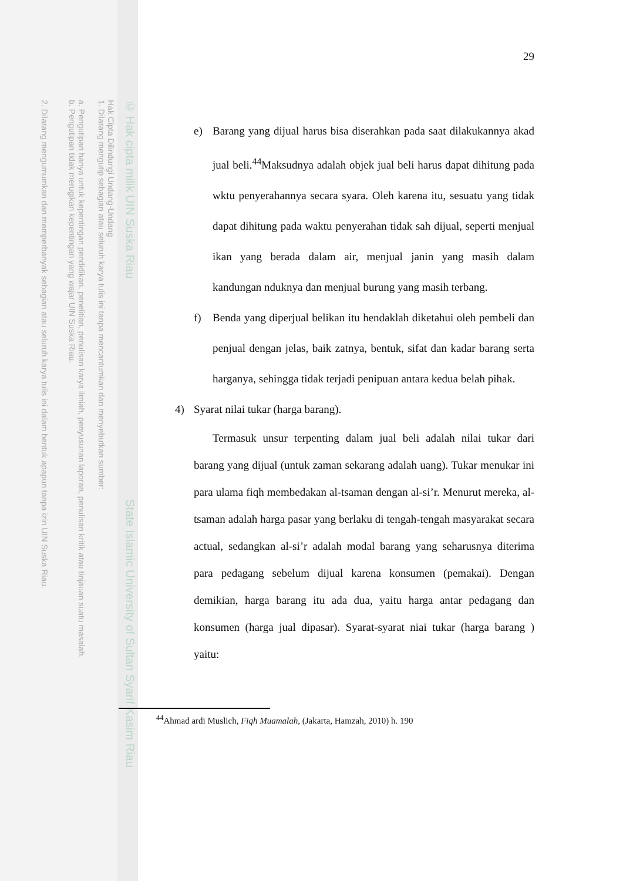© Hak cipta milik UIN Suska Riau
Hak Cipta Dilindungi Undang-Undang
1. Dilarang mengutip sebagian atau seluruh karya tulis ini tanpa mencantumkan dan menyebutkan sumber:
a. Pengutipan hanya untuk kepentingan pendidikan, penelitian, penulisan karya ilmiah, penyusunan laporan, penulisan kritik atau tinjauan suatu masalah.
b. Pengutipan tidak merugikan kepentingan yang wajar UIN Suska Riau.
2. Dilarang mengumumkan dan memperbanyak sebagian atau seluruh karya tulis ini dalam bentuk apapun tanpa izin UIN Suska Riau.
State Islamic University of Sultan Syarif Kasim Riau
29
e) Barang yang dijual harus bisa diserahkan pada saat dilakukannya akad jual beli.<sup>44</sup>Maksudnya adalah objek jual beli harus dapat dihitung pada wktu penyerahannya secara syara. Oleh karena itu, sesuatu yang tidak dapat dihitung pada waktu penyerahan tidak sah dijual, seperti menjual ikan yang berada dalam air, menjual janin yang masih dalam kandungan nduknya dan menjual burung yang masih terbang.
f) Benda yang diperjual belikan itu hendaklah diketahui oleh pembeli dan penjual dengan jelas, baik zatnya, bentuk, sifat dan kadar barang serta harganya, sehingga tidak terjadi penipuan antara kedua belah pihak.
4) Syarat nilai tukar (harga barang).
Termasuk unsur terpenting dalam jual beli adalah nilai tukar dari barang yang dijual (untuk zaman sekarang adalah uang). Tukar menukar ini para ulama fiqh membedakan al-tsaman dengan al-si’r. Menurut mereka, al-tsaman adalah harga pasar yang berlaku di tengah-tengah masyarakat secara actual, sedangkan al-si’r adalah modal barang yang seharusnya diterima para pedagang sebelum dijual karena konsumen (pemakai). Dengan demikian, harga barang itu ada dua, yaitu harga antar pedagang dan konsumen (harga jual dipasar). Syarat-syarat niai tukar (harga barang ) yaitu:
<sup>44</sup> Ahmad ardi Muslich, Fiqh Muamalah, (Jakarta, Hamzah, 2010) h. 190